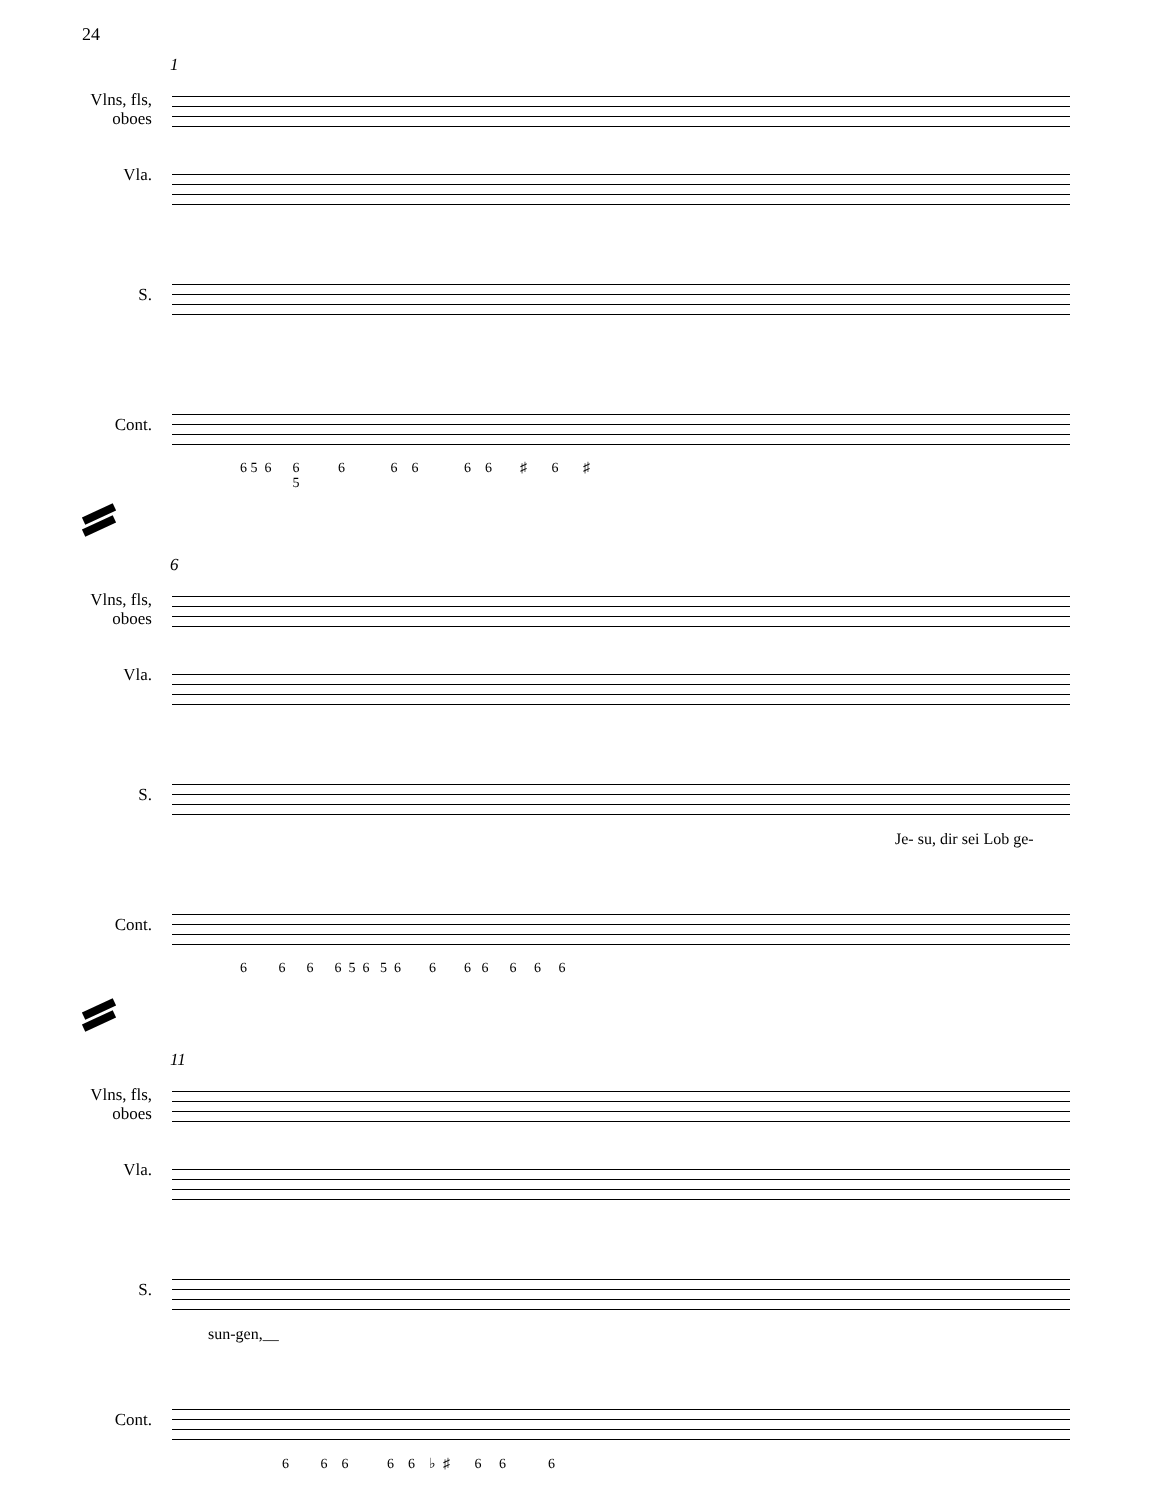24
1
Vlns, fls,
oboes
Vla.
S.
Cont.
6 5 6 6 6 6 6 6 6 ♯ 6 ♯
5
6
Vlns, fls,
oboes
Vla.
S.
Je- su, dir sei Lob ge-
Cont.
6 6 6 6 5 6 5 6 6 6 6 6 6 6
11
Vlns, fls,
oboes
Vla.
S.
sun-gen,__
Cont.
6 6 6 6 6 ♭ ♯ 6 6 6